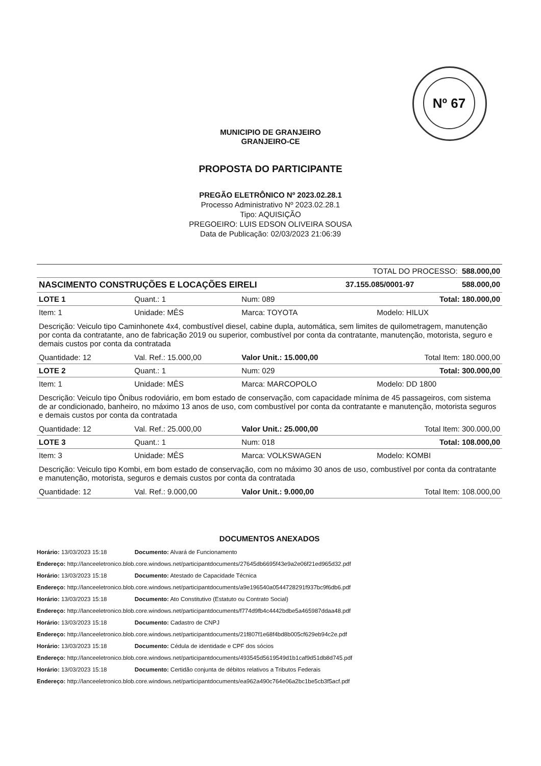Nº 67
MUNICIPIO DE GRANJEIRO
GRANJEIRO-CE
PROPOSTA DO PARTICIPANTE
PREGÃO ELETRÔNICO Nº 2023.02.28.1
Processo Administrativo Nº 2023.02.28.1
Tipo: AQUISIÇÃO
PREGOEIRO: LUIS EDSON OLIVEIRA SOUSA
Data de Publicação: 02/03/2023 21:06:39
| TOTAL DO PROCESSO: 588.000,00 |
| NASCIMENTO CONSTRUÇÕES E LOCAÇÕES EIRELI | 37.155.085/0001-97 | 588.000,00 |
| LOTE 1 | Quant.: 1 | Num: 089 | | Total: 180.000,00 |
| Item: 1 | Unidade: MÊS | Marca: TOYOTA | Modelo: HILUX | |
| Descrição: Veiculo tipo Caminhonete 4x4, combustível diesel, cabine dupla, automática, sem limites de quilometragem, manutenção por conta da contratante, ano de fabricação 2019 ou superior, combustível por conta da contratante, manutenção, motorista, seguro e demais custos por conta da contratada | | | | |
| Quantidade: 12 | Val. Ref.: 15.000,00 | Valor Unit.: 15.000,00 | | Total Item: 180.000,00 |
| LOTE 2 | Quant.: 1 | Num: 029 | | Total: 300.000,00 |
| Item: 1 | Unidade: MÊS | Marca: MARCOPOLO | Modelo: DD 1800 | |
| Descrição: Veiculo tipo Ônibus rodoviário, em bom estado de conservação, com capacidade mínima de 45 passageiros, com sistema de ar condicionado, banheiro, no máximo 13 anos de uso, com combustível por conta da contratante e manutenção, motorista seguros e demais custos por conta da contratada | | | | |
| Quantidade: 12 | Val. Ref.: 25.000,00 | Valor Unit.: 25.000,00 | | Total Item: 300.000,00 |
| LOTE 3 | Quant.: 1 | Num: 018 | | Total: 108.000,00 |
| Item: 3 | Unidade: MÊS | Marca: VOLKSWAGEN | Modelo: KOMBI | |
| Descrição: Veiculo tipo Kombi, em bom estado de conservação, com no máximo 30 anos de uso, combustível por conta da contratante e manutenção, motorista, seguros e demais custos por conta da contratada | | | | |
| Quantidade: 12 | Val. Ref.: 9.000,00 | Valor Unit.: 9.000,00 | | Total Item: 108.000,00 |
DOCUMENTOS ANEXADOS
Horário: 13/03/2023 15:18 Documento: Alvará de Funcionamento
Endereço: http://lanceeletronico.blob.core.windows.net/participantdocuments/27645db6695f43e9a2e06f21ed965d32.pdf
Horário: 13/03/2023 15:18 Documento: Atestado de Capacidade Técnica
Endereço: http://lanceeletronico.blob.core.windows.net/participantdocuments/a9e196540a0544728291f937bc9f6db6.pdf
Horário: 13/03/2023 15:18 Documento: Ato Constitutivo (Estatuto ou Contrato Social)
Endereço: http://lanceeletronico.blob.core.windows.net/participantdocuments/f774d9fb4c4442bdbe5a465987ddaa48.pdf
Horário: 13/03/2023 15:18 Documento: Cadastro de CNPJ
Endereço: http://lanceeletronico.blob.core.windows.net/participantdocuments/21f807f1e68f4bd8b005cf629eb94c2e.pdf
Horário: 13/03/2023 15:18 Documento: Cédula de identidade e CPF dos sócios
Endereço: http://lanceeletronico.blob.core.windows.net/participantdocuments/493545d5619549d1b1caf9d51db8d745.pdf
Horário: 13/03/2023 15:18 Documento: Certidão conjunta de débitos relativos a Tributos Federais
Endereço: http://lanceeletronico.blob.core.windows.net/participantdocuments/ea962a490c764e06a2bc1be5cb3f5acf.pdf